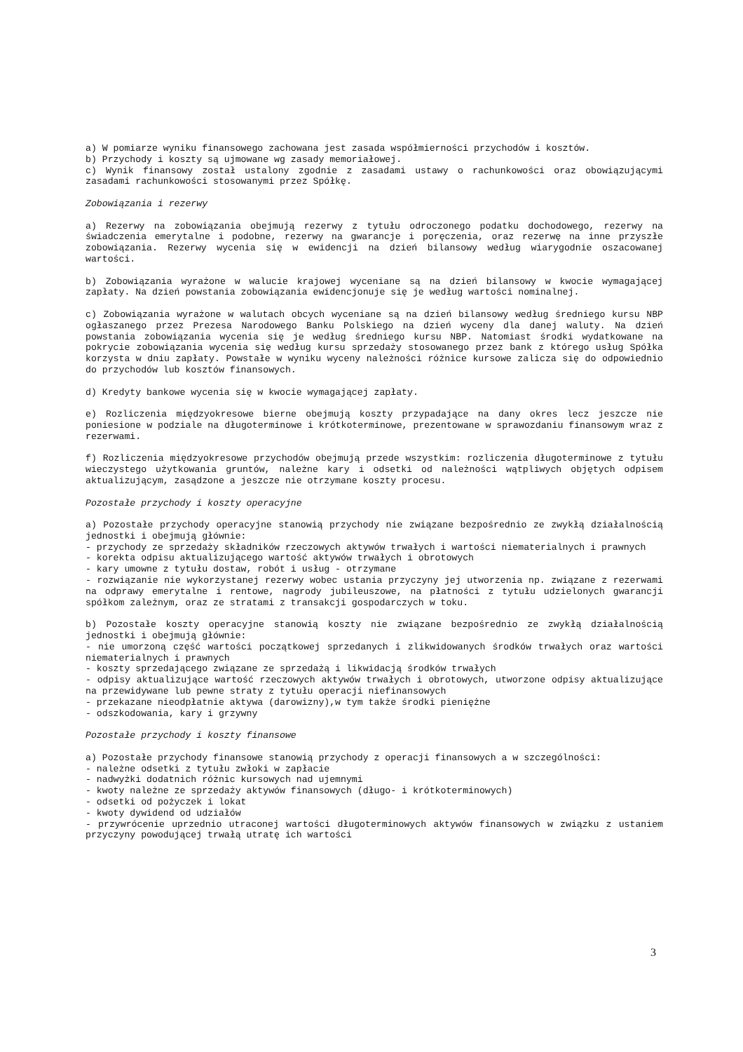a) W pomiarze wyniku finansowego zachowana jest zasada współmierności przychodów i kosztów.
b) Przychody i koszty są ujmowane wg zasady memoriałowej.
c) Wynik finansowy został ustalony zgodnie z zasadami ustawy o rachunkowości oraz obowiązującymi zasadami rachunkowości stosowanymi przez Spółkę.
Zobowiązania i rezerwy
a) Rezerwy na zobowiązania obejmują rezerwy z tytułu odroczonego podatku dochodowego, rezerwy na świadczenia emerytalne i podobne, rezerwy na gwarancje i poręczenia, oraz rezerwę na inne przyszłe zobowiązania. Rezerwy wycenia się w ewidencji na dzień bilansowy według wiarygodnie oszacowanej wartości.
b) Zobowiązania wyrażone w walucie krajowej wyceniane są na dzień bilansowy w kwocie wymagającej zapłaty. Na dzień powstania zobowiązania ewidencjonuje się je według wartości nominalnej.
c) Zobowiązania wyrażone w walutach obcych wyceniane są na dzień bilansowy według średniego kursu NBP ogłaszanego przez Prezesa Narodowego Banku Polskiego na dzień wyceny dla danej waluty. Na dzień powstania zobowiązania wycenia się je według średniego kursu NBP. Natomiast środki wydatkowane na pokrycie zobowiązania wycenia się według kursu sprzedaży stosowanego przez bank z którego usług Spółka korzysta w dniu zapłaty. Powstałe w wyniku wyceny należności różnice kursowe zalicza się do odpowiednio do przychodów lub kosztów finansowych.
d) Kredyty bankowe wycenia się w kwocie wymagającej zapłaty.
e) Rozliczenia międzyokresowe bierne obejmują koszty przypadające na dany okres lecz jeszcze nie poniesione w podziale na długoterminowe i krótkoterminowe, prezentowane w sprawozdaniu finansowym wraz z rezerwami.
f) Rozliczenia międzyokresowe przychodów obejmują przede wszystkim: rozliczenia długoterminowe z tytułu wieczystego użytkowania gruntów, należne kary i odsetki od należności wątpliwych objętych odpisem aktualizującym, zasądzone a jeszcze nie otrzymane koszty procesu.
Pozostałe przychody i koszty operacyjne
a) Pozostałe przychody operacyjne stanowią przychody nie związane bezpośrednio ze zwykłą działalnością jednostki i obejmują głównie:
- przychody ze sprzedaży składników rzeczowych aktywów trwałych i wartości niematerialnych i prawnych
- korekta odpisu aktualizującego wartość aktywów trwałych i obrotowych
- kary umowne z tytułu dostaw, robót i usług - otrzymane
- rozwiązanie nie wykorzystanej rezerwy wobec ustania przyczyny jej utworzenia np. związane z rezerwami na odprawy emerytalne i rentowe, nagrody jubileuszowe, na płatności z tytułu udzielonych gwarancji spółkom zależnym, oraz ze stratami z transakcji gospodarczych w toku.
b) Pozostałe koszty operacyjne stanowią koszty nie związane bezpośrednio ze zwykłą działalnością jednostki i obejmują głównie:
- nie umorzoną część wartości początkowej sprzedanych i zlikwidowanych środków trwałych oraz wartości niematerialnych i prawnych
- koszty sprzedającego związane ze sprzedażą i likwidacją środków trwałych
- odpisy aktualizujące wartość rzeczowych aktywów trwałych i obrotowych, utworzone odpisy aktualizujące na przewidywane lub pewne straty z tytułu operacji niefinansowych
- przekazane nieodpłatnie aktywa (darowizny),w tym także środki pieniężne
- odszkodowania, kary i grzywny
Pozostałe przychody i koszty finansowe
a) Pozostałe przychody finansowe stanowią przychody z operacji finansowych a w szczególności:
- należne odsetki z tytułu zwłoki w zapłacie
- nadwyżki dodatnich różnic kursowych nad ujemnymi
- kwoty należne ze sprzedaży aktywów finansowych (długo- i krótkoterminowych)
- odsetki od pożyczek i lokat
- kwoty dywidend od udziałów
- przywrócenie uprzednio utraconej wartości długoterminowych aktywów finansowych w związku z ustaniem przyczyny powodującej trwałą utratę ich wartości
3